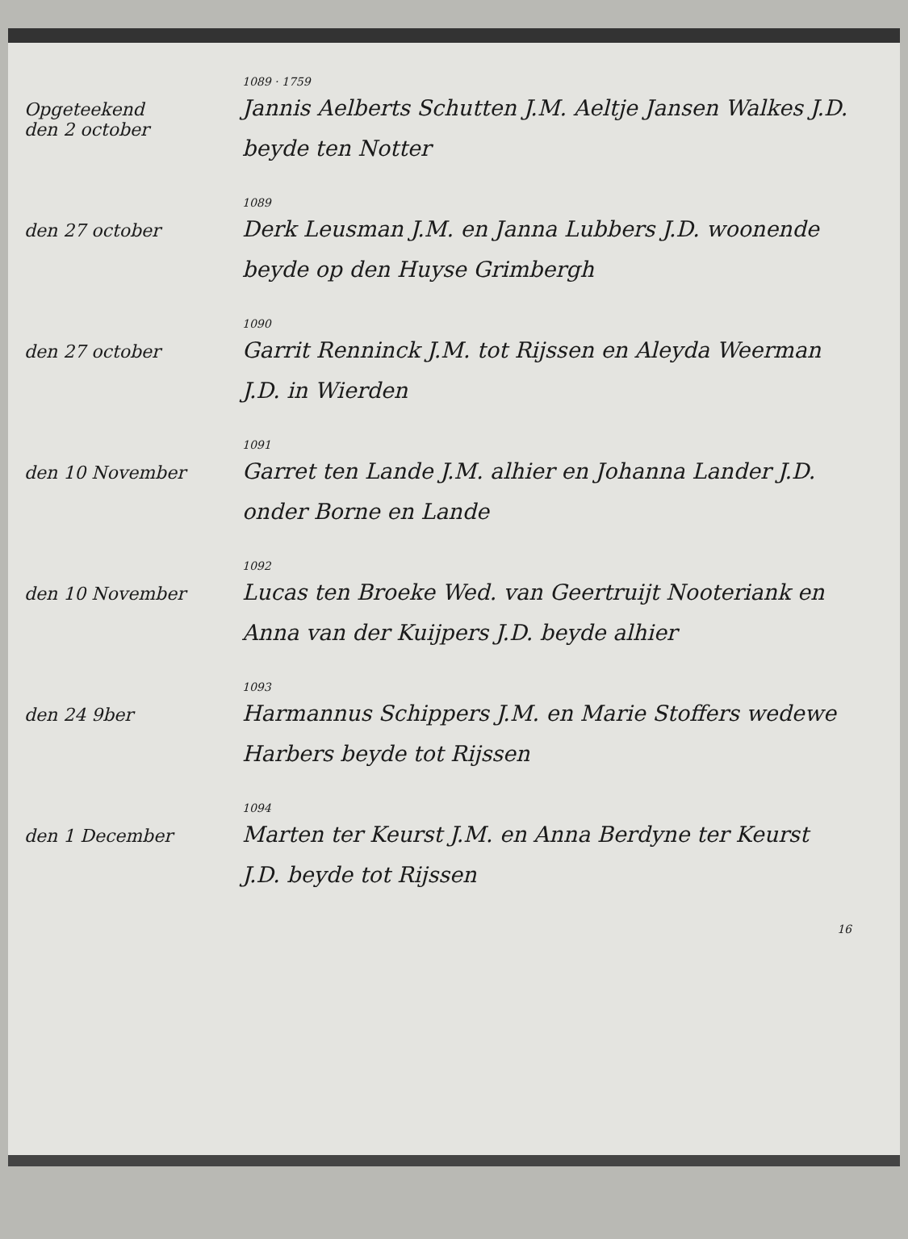Opgeteekend
den 2 october
1089 · 1759
Jannis Aelberts Schutten J.M. Aeltje Jansen Walkes J.D. beyde ten Notter
den 27 october
1089
Derk Leusman J.M. en Janna Lubbers J.D. woonende beyde op den Huyse Grimbergh
den 27 october
1090
Garrit Renninck J.M. tot Rijssen en Aleyda Weerman J.D. in Wierden
den 10 November
1091
Garret ten Lande J.M. alhier en Johanna Lander J.D. onder Borne en Lande
den 10 November
1092
Lucas ten Broeke Wed. van Geertruijt Nooteriank en Anna van der Kuijpers J.D. beyde alhier
den 24 9ber
1093
Harmannus Schippers J.M. en Marie Stoffers wedewe Harbers beyde tot Rijssen
den 1 December
1094
Marten ter Keurst J.M. en Anna Berdyne ter Keurst J.D. beyde tot Rijssen
16